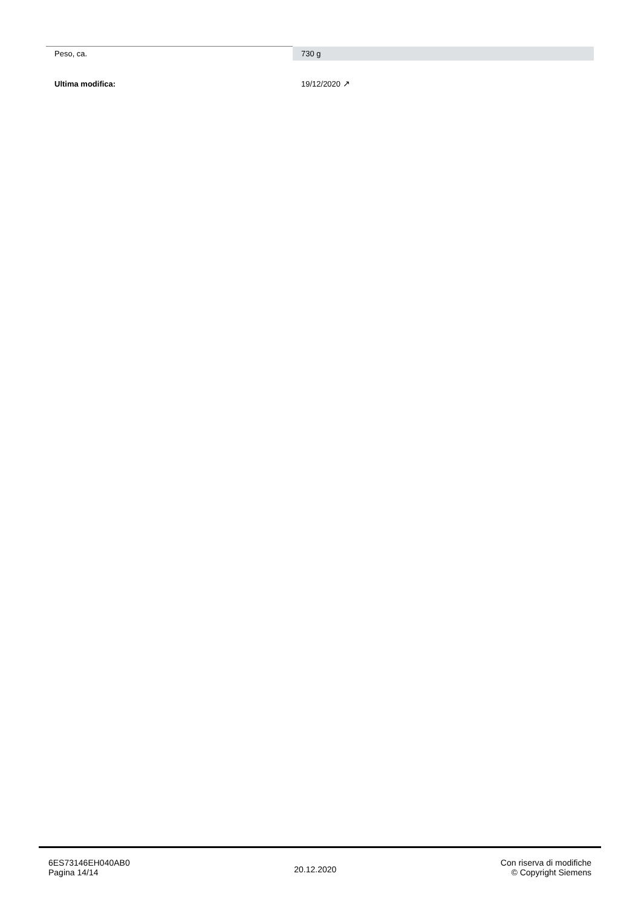| Peso, ca. | 730 g |
| Ultima modifica: | 19/12/2020 ↗ |
6ES73146EH040AB0
Pagina 14/14
20.12.2020
Con riserva di modifiche
© Copyright Siemens